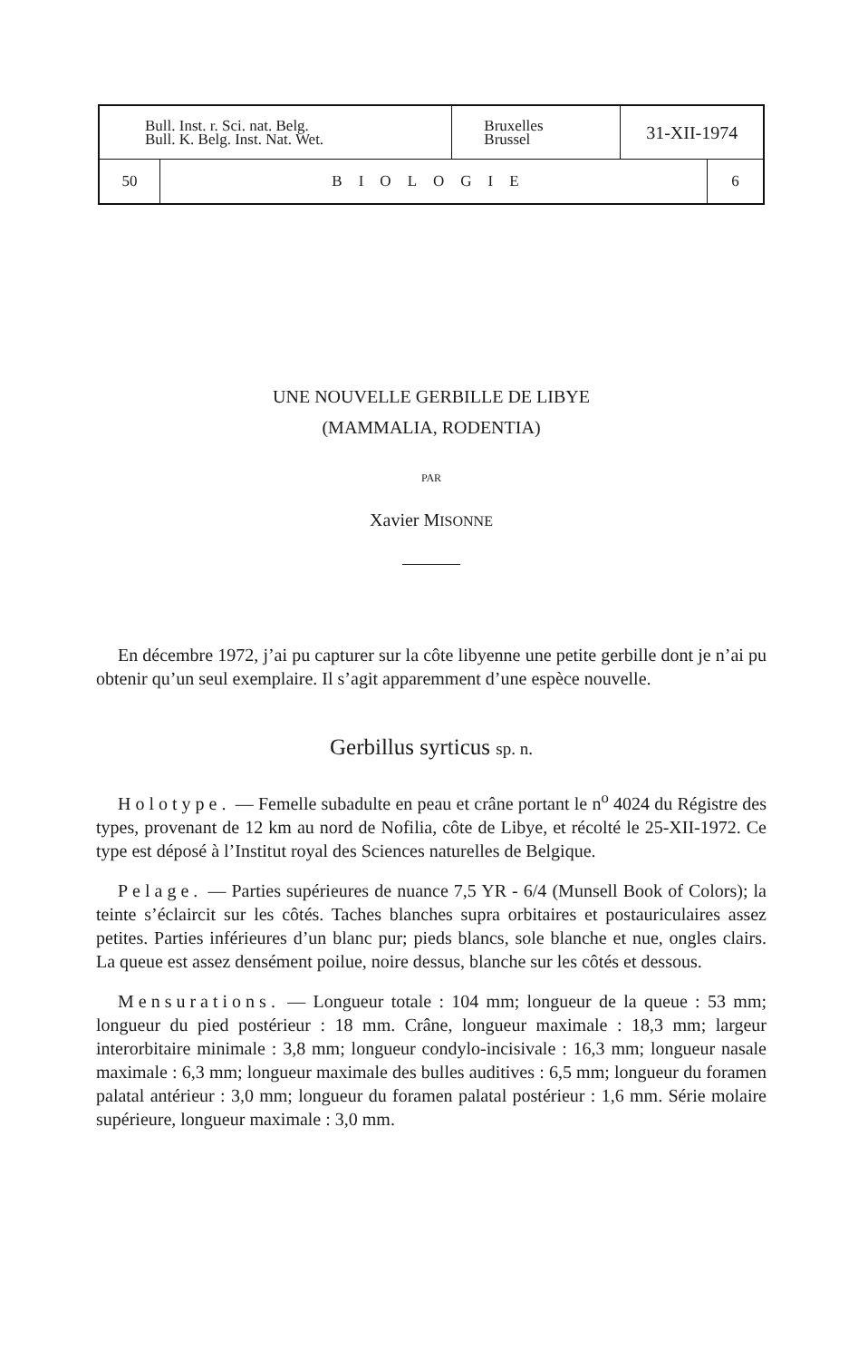| Bull. Inst. r. Sci. nat. Belg. Bull. K. Belg. Inst. Nat. Wet. | | Bruxelles Brussel | 31-XII-1974 | |
| 50 | BIOLOGIE | | | 6 |
UNE NOUVELLE GERBILLE DE LIBYE
(MAMMALIA, RODENTIA)
PAR
Xavier MISONNE
En décembre 1972, j’ai pu capturer sur la côte libyenne une petite gerbille dont je n’ai pu obtenir qu’un seul exemplaire. Il s’agit apparemment d’une espèce nouvelle.
Gerbillus syrticus sp. n.
Holotype. — Femelle subadulte en peau et crâne portant le n<sup>o</sup> 4024 du Régistre des types, provenant de 12 km au nord de Nofilia, côte de Libye, et récolté le 25-XII-1972. Ce type est déposé à l’Institut royal des Sciences naturelles de Belgique.
Pelage. — Parties supérieures de nuance 7,5 YR - 6/4 (Munsell Book of Colors); la teinte s’éclaircit sur les côtés. Taches blanches supra orbitaires et postauriculaires assez petites. Parties inférieures d’un blanc pur; pieds blancs, sole blanche et nue, ongles clairs. La queue est assez densément poilue, noire dessus, blanche sur les côtés et dessous.
Mensurations. — Longueur totale : 104 mm; longueur de la queue : 53 mm; longueur du pied postérieur : 18 mm. Crâne, longueur maximale : 18,3 mm; largeur interorbitaire minimale : 3,8 mm; longueur condylo-incisivale : 16,3 mm; longueur nasale maximale : 6,3 mm; longueur maximale des bulles auditives : 6,5 mm; longueur du foramen palatal antérieur : 3,0 mm; longueur du foramen palatal postérieur : 1,6 mm. Série molaire supérieure, longueur maximale : 3,0 mm.